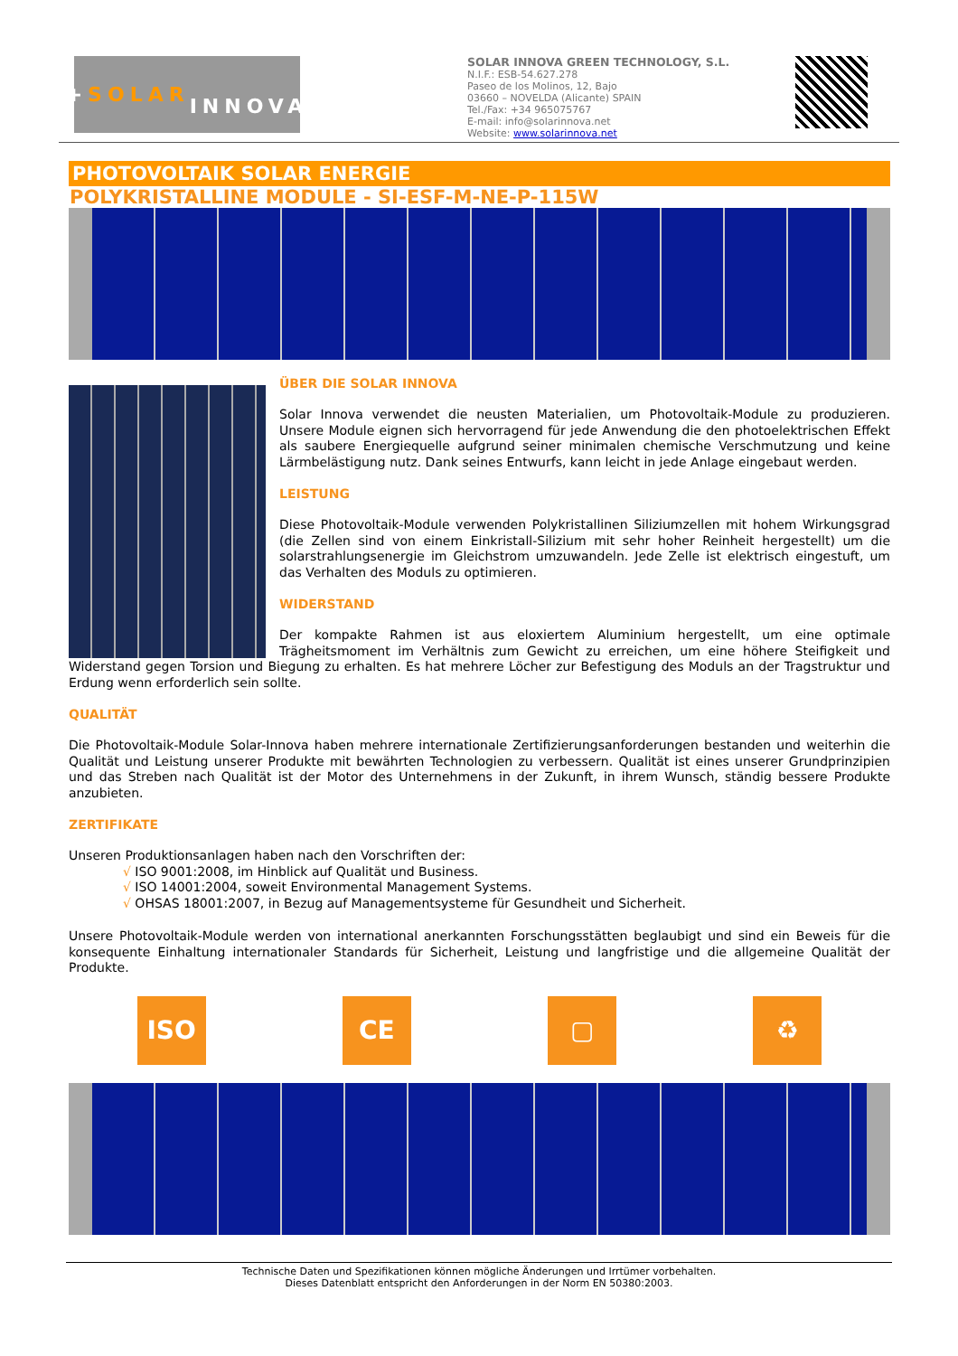+ SOLAR
INNOVA
SOLAR INNOVA GREEN TECHNOLOGY, S.L.
N.I.F.: ESB-54.627.278
Paseo de los Molinos, 12, Bajo
03660 – NOVELDA (Alicante) SPAIN
Tel./Fax: +34 965075767
E-mail: info@solarinnova.net
Website: www.solarinnova.net
PHOTOVOLTAIK SOLAR ENERGIE
POLYKRISTALLINE MODULE - SI-ESF-M-NE-P-115W
ÜBER DIE SOLAR INNOVA
Solar Innova verwendet die neusten Materialien, um Photovoltaik-Module zu produzieren. Unsere Module eignen sich hervorragend für jede Anwendung die den photoelektrischen Effekt als saubere Energiequelle aufgrund seiner minimalen chemische Verschmutzung und keine Lärmbelästigung nutz. Dank seines Entwurfs, kann leicht in jede Anlage eingebaut werden.
LEISTUNG
Diese Photovoltaik-Module verwenden Polykristallinen Siliziumzellen mit hohem Wirkungsgrad (die Zellen sind von einem Einkristall-Silizium mit sehr hoher Reinheit hergestellt) um die solarstrahlungsenergie im Gleichstrom umzuwandeln. Jede Zelle ist elektrisch eingestuft, um das Verhalten des Moduls zu optimieren.
WIDERSTAND
Der kompakte Rahmen ist aus eloxiertem Aluminium hergestellt, um eine optimale Trägheitsmoment im Verhältnis zum Gewicht zu erreichen, um eine höhere Steifigkeit und Widerstand gegen Torsion und Biegung zu erhalten. Es hat mehrere Löcher zur Befestigung des Moduls an der Tragstruktur und Erdung wenn erforderlich sein sollte.
QUALITÄT
Die Photovoltaik-Module Solar-Innova haben mehrere internationale Zertifizierungsanforderungen bestanden und weiterhin die Qualität und Leistung unserer Produkte mit bewährten Technologien zu verbessern. Qualität ist eines unserer Grundprinzipien und das Streben nach Qualität ist der Motor des Unternehmens in der Zukunft, in ihrem Wunsch, ständig bessere Produkte anzubieten.
ZERTIFIKATE
Unseren Produktionsanlagen haben nach den Vorschriften der:
√ ISO 9001:2008, im Hinblick auf Qualität und Business.
√ ISO 14001:2004, soweit Environmental Management Systems.
√ OHSAS 18001:2007, in Bezug auf Managementsysteme für Gesundheit und Sicherheit.
Unsere Photovoltaik-Module werden von international anerkannten Forschungsstätten beglaubigt und sind ein Beweis für die konsequente Einhaltung internationaler Standards für Sicherheit, Leistung und langfristige und die allgemeine Qualität der Produkte.
ISO CE ▢ ♻
Technische Daten und Spezifikationen können mögliche Änderungen und Irrtümer vorbehalten.
Dieses Datenblatt entspricht den Anforderungen in der Norm EN 50380:2003.